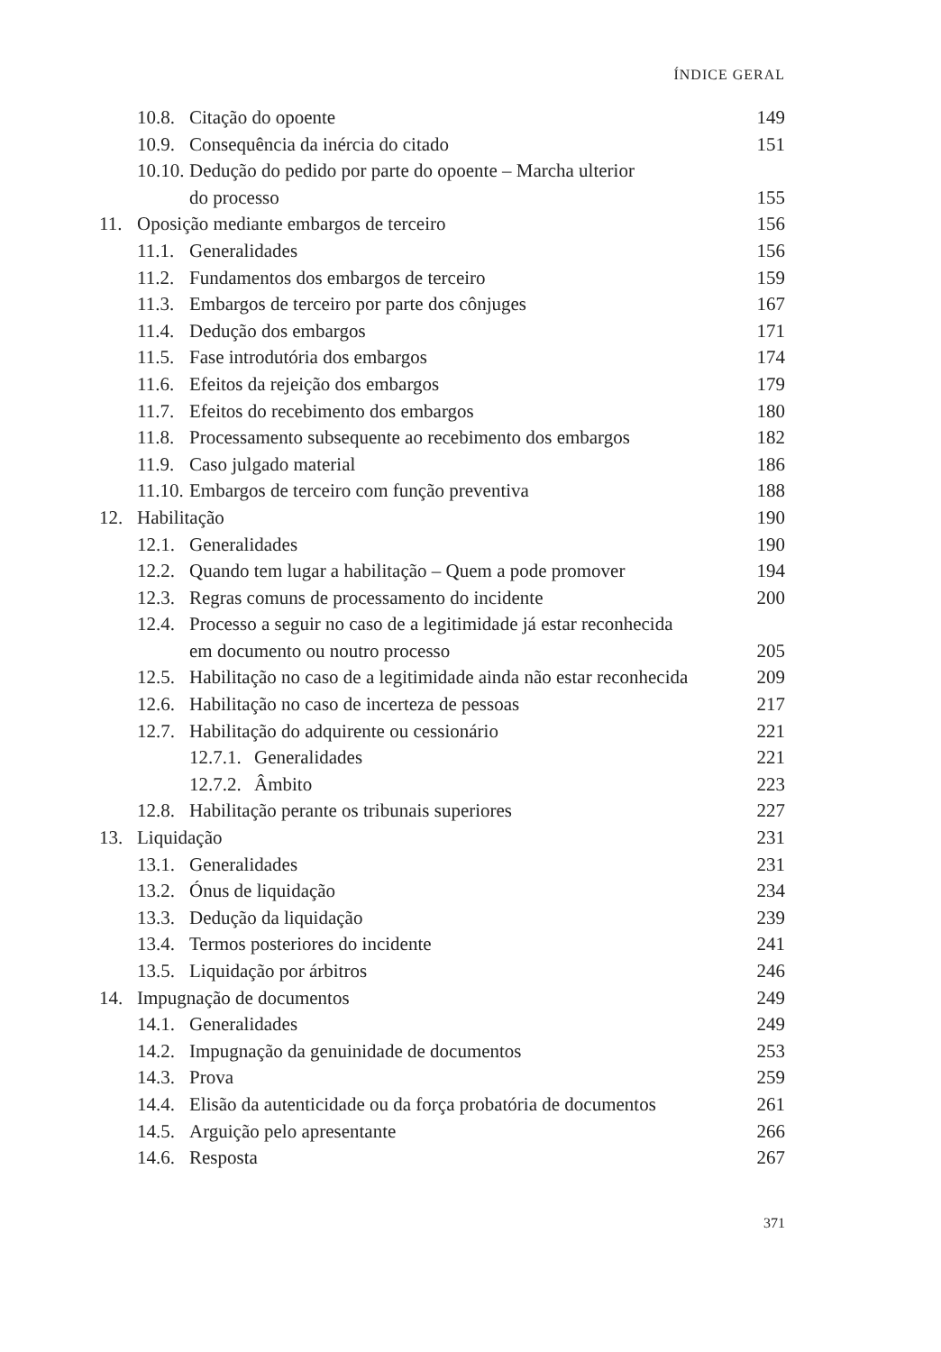ÍNDICE GERAL
10.8. Citação do opoente 149
10.9. Consequência da inércia do citado 151
10.10. Dedução do pedido por parte do opoente – Marcha ulterior
do processo 155
11. Oposição mediante embargos de terceiro 156
11.1. Generalidades 156
11.2. Fundamentos dos embargos de terceiro 159
11.3. Embargos de terceiro por parte dos cônjuges 167
11.4. Dedução dos embargos 171
11.5. Fase introdutória dos embargos 174
11.6. Efeitos da rejeição dos embargos 179
11.7. Efeitos do recebimento dos embargos 180
11.8. Processamento subsequente ao recebimento dos embargos 182
11.9. Caso julgado material 186
11.10. Embargos de terceiro com função preventiva 188
12. Habilitação 190
12.1. Generalidades 190
12.2. Quando tem lugar a habilitação – Quem a pode promover 194
12.3. Regras comuns de processamento do incidente 200
12.4. Processo a seguir no caso de a legitimidade já estar reconhecida
em documento ou noutro processo 205
12.5. Habilitação no caso de a legitimidade ainda não estar reconhecida 209
12.6. Habilitação no caso de incerteza de pessoas 217
12.7. Habilitação do adquirente ou cessionário 221
12.7.1. Generalidades 221
12.7.2. Âmbito 223
12.8. Habilitação perante os tribunais superiores 227
13. Liquidação 231
13.1. Generalidades 231
13.2. Ónus de liquidação 234
13.3. Dedução da liquidação 239
13.4. Termos posteriores do incidente 241
13.5. Liquidação por árbitros 246
14. Impugnação de documentos 249
14.1. Generalidades 249
14.2. Impugnação da genuinidade de documentos 253
14.3. Prova 259
14.4. Elisão da autenticidade ou da força probatória de documentos 261
14.5. Arguição pelo apresentante 266
14.6. Resposta 267
371